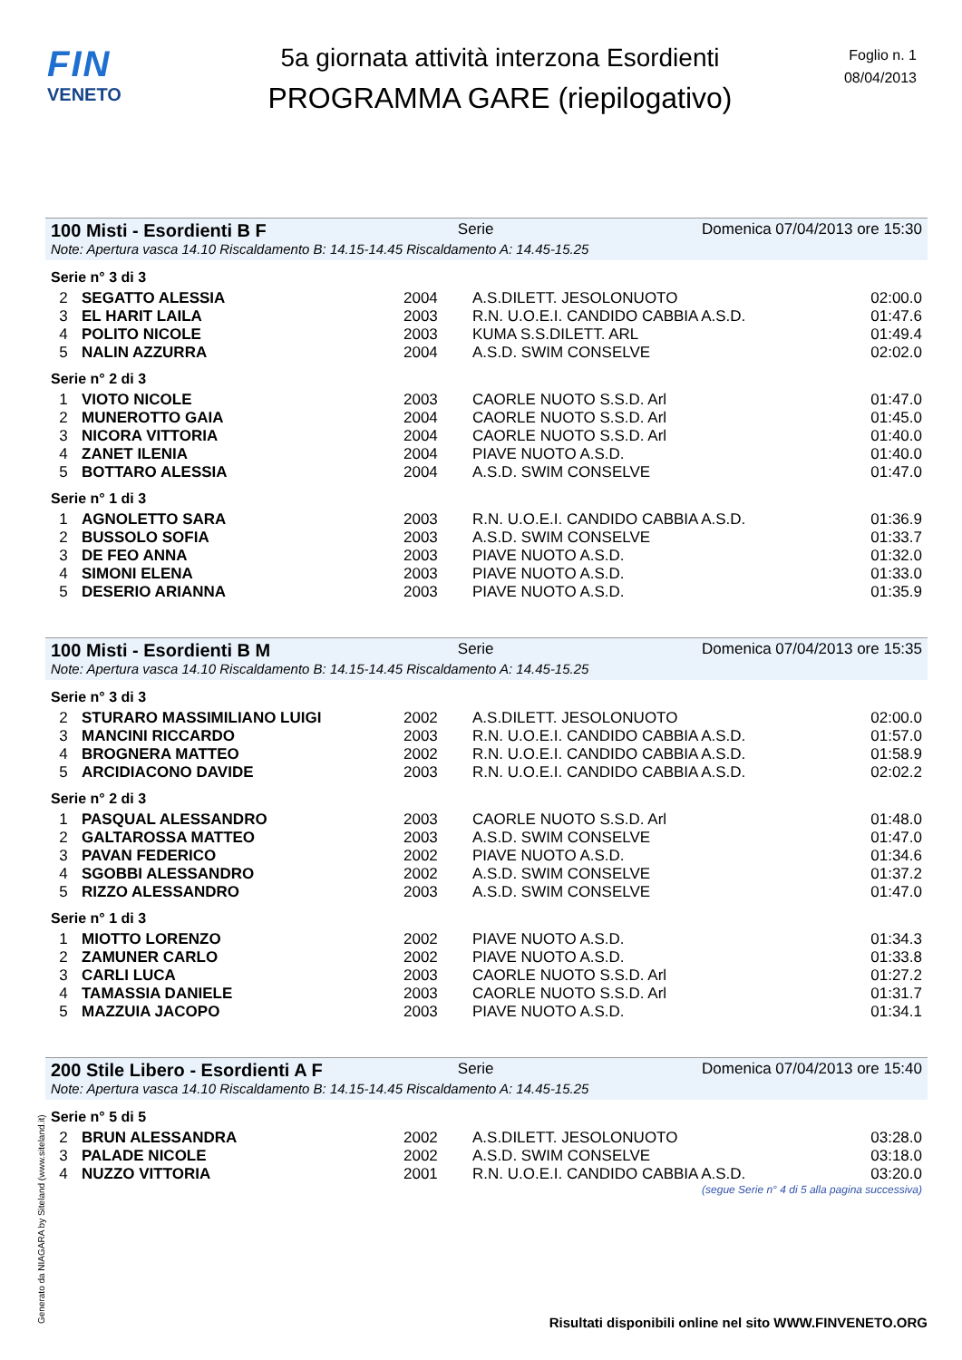FIN
VENETO
5a giornata attività interzona Esordienti
PROGRAMMA GARE (riepilogativo)
Foglio n. 1
08/04/2013
100 Misti - Esordienti B F Serie Domenica 07/04/2013 ore 15:30
Note: Apertura vasca 14.10 Riscaldamento B: 14.15-14.45 Riscaldamento A: 14.45-15.25
Serie n° 3 di 3
| 2 | SEGATTO ALESSIA | 2004 | A.S.DILETT. JESOLONUOTO | 02:00.0 |
| 3 | EL HARIT LAILA | 2003 | R.N. U.O.E.I. CANDIDO CABBIA A.S.D. | 01:47.6 |
| 4 | POLITO NICOLE | 2003 | KUMA S.S.DILETT. ARL | 01:49.4 |
| 5 | NALIN AZZURRA | 2004 | A.S.D. SWIM CONSELVE | 02:02.0 |
Serie n° 2 di 3
| 1 | VIOTO NICOLE | 2003 | CAORLE NUOTO S.S.D. Arl | 01:47.0 |
| 2 | MUNEROTTO GAIA | 2004 | CAORLE NUOTO S.S.D. Arl | 01:45.0 |
| 3 | NICORA VITTORIA | 2004 | CAORLE NUOTO S.S.D. Arl | 01:40.0 |
| 4 | ZANET ILENIA | 2004 | PIAVE NUOTO A.S.D. | 01:40.0 |
| 5 | BOTTARO ALESSIA | 2004 | A.S.D. SWIM CONSELVE | 01:47.0 |
Serie n° 1 di 3
| 1 | AGNOLETTO SARA | 2003 | R.N. U.O.E.I. CANDIDO CABBIA A.S.D. | 01:36.9 |
| 2 | BUSSOLO SOFIA | 2003 | A.S.D. SWIM CONSELVE | 01:33.7 |
| 3 | DE FEO ANNA | 2003 | PIAVE NUOTO A.S.D. | 01:32.0 |
| 4 | SIMONI ELENA | 2003 | PIAVE NUOTO A.S.D. | 01:33.0 |
| 5 | DESERIO ARIANNA | 2003 | PIAVE NUOTO A.S.D. | 01:35.9 |
100 Misti - Esordienti B M Serie Domenica 07/04/2013 ore 15:35
Note: Apertura vasca 14.10 Riscaldamento B: 14.15-14.45 Riscaldamento A: 14.45-15.25
Serie n° 3 di 3
| 2 | STURARO MASSIMILIANO LUIGI | 2002 | A.S.DILETT. JESOLONUOTO | 02:00.0 |
| 3 | MANCINI RICCARDO | 2003 | R.N. U.O.E.I. CANDIDO CABBIA A.S.D. | 01:57.0 |
| 4 | BROGNERA MATTEO | 2002 | R.N. U.O.E.I. CANDIDO CABBIA A.S.D. | 01:58.9 |
| 5 | ARCIDIACONO DAVIDE | 2003 | R.N. U.O.E.I. CANDIDO CABBIA A.S.D. | 02:02.2 |
Serie n° 2 di 3
| 1 | PASQUAL ALESSANDRO | 2003 | CAORLE NUOTO S.S.D. Arl | 01:48.0 |
| 2 | GALTAROSSA MATTEO | 2003 | A.S.D. SWIM CONSELVE | 01:47.0 |
| 3 | PAVAN FEDERICO | 2002 | PIAVE NUOTO A.S.D. | 01:34.6 |
| 4 | SGOBBI ALESSANDRO | 2002 | A.S.D. SWIM CONSELVE | 01:37.2 |
| 5 | RIZZO ALESSANDRO | 2003 | A.S.D. SWIM CONSELVE | 01:47.0 |
Serie n° 1 di 3
| 1 | MIOTTO LORENZO | 2002 | PIAVE NUOTO A.S.D. | 01:34.3 |
| 2 | ZAMUNER CARLO | 2002 | PIAVE NUOTO A.S.D. | 01:33.8 |
| 3 | CARLI LUCA | 2003 | CAORLE NUOTO S.S.D. Arl | 01:27.2 |
| 4 | TAMASSIA DANIELE | 2003 | CAORLE NUOTO S.S.D. Arl | 01:31.7 |
| 5 | MAZZUIA JACOPO | 2003 | PIAVE NUOTO A.S.D. | 01:34.1 |
200 Stile Libero - Esordienti A F Serie Domenica 07/04/2013 ore 15:40
Note: Apertura vasca 14.10 Riscaldamento B: 14.15-14.45 Riscaldamento A: 14.45-15.25
Serie n° 5 di 5
| 2 | BRUN ALESSANDRA | 2002 | A.S.DILETT. JESOLONUOTO | 03:28.0 |
| 3 | PALADE NICOLE | 2002 | A.S.D. SWIM CONSELVE | 03:18.0 |
| 4 | NUZZO VITTORIA | 2001 | R.N. U.O.E.I. CANDIDO CABBIA A.S.D. | 03:20.0 |
(segue Serie n° 4 di 5 alla pagina successiva)
Generato da NIAGARA by Siteland (www.siteland.it)
Risultati disponibili online nel sito WWW.FINVENETO.ORG